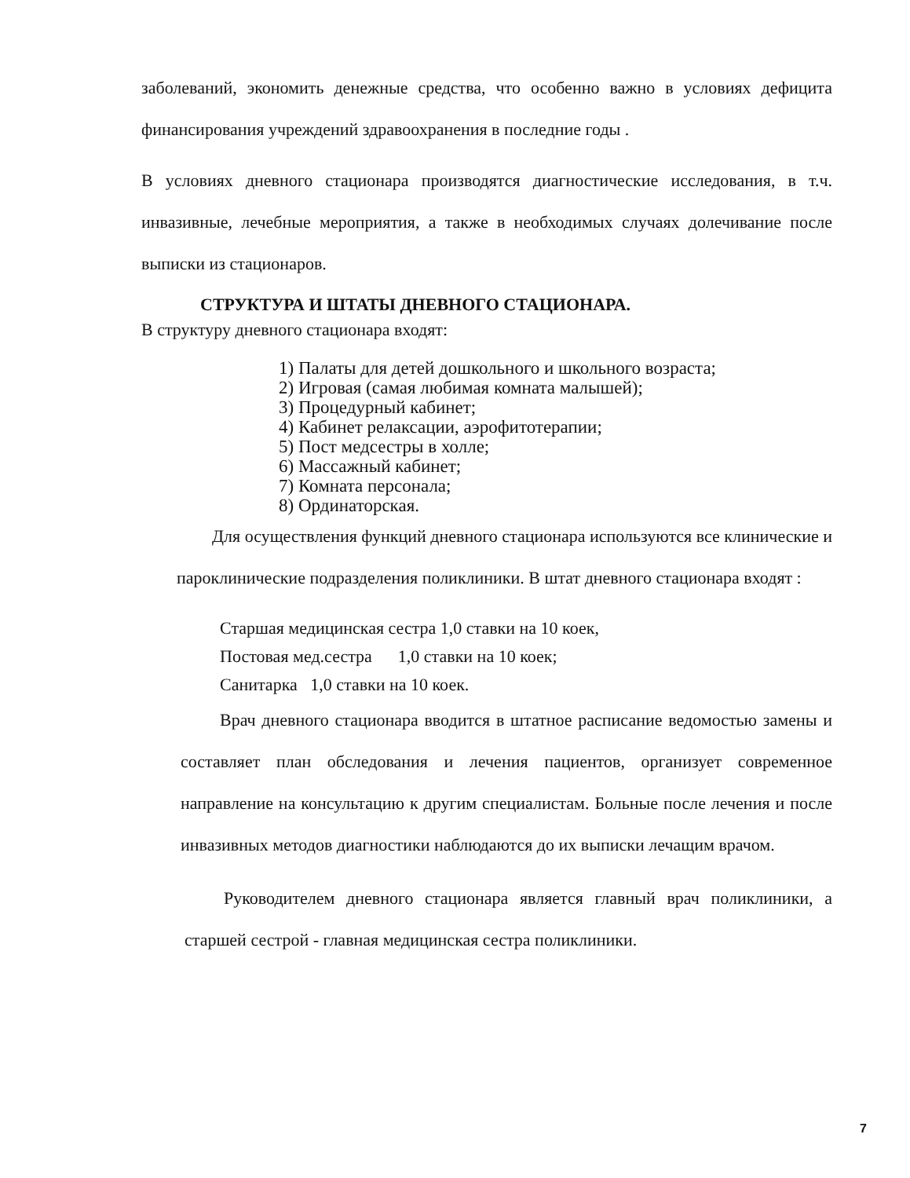заболеваний, экономить денежные средства, что особенно важно в условиях дефицита финансирования учреждений здравоохранения в последние годы .
В условиях дневного стационара производятся диагностические исследования, в т.ч. инвазивные, лечебные мероприятия, а также в необходимых случаях долечивание после выписки из стационаров.
СТРУКТУРА И ШТАТЫ ДНЕВНОГО СТАЦИОНАРА.
В структуру дневного стационара входят:
1) Палаты для детей дошкольного и школьного возраста;
2) Игровая (самая любимая комната малышей);
3) Процедурный кабинет;
4) Кабинет релаксации, аэрофитотерапии;
5) Пост медсестры в холле;
6) Массажный кабинет;
7) Комната персонала;
8) Ординаторская.
Для осуществления функций дневного стационара используются все клинические и пароклинические подразделения поликлиники. В штат дневного стационара входят :
Старшая медицинская сестра 1,0 ставки на 10 коек,
Постовая мед.сестра 1,0 ставки на 10 коек;
Санитарка 1,0 ставки на 10 коек.
Врач дневного стационара вводится в штатное расписание ведомостью замены и составляет план обследования и лечения пациентов, организует современное направление на консультацию к другим специалистам. Больные после лечения и после инвазивных методов диагностики наблюдаются до их выписки лечащим врачом.
Руководителем дневного стационара является главный врач поликлиники, а старшей сестрой - главная медицинская сестра поликлиники.
7